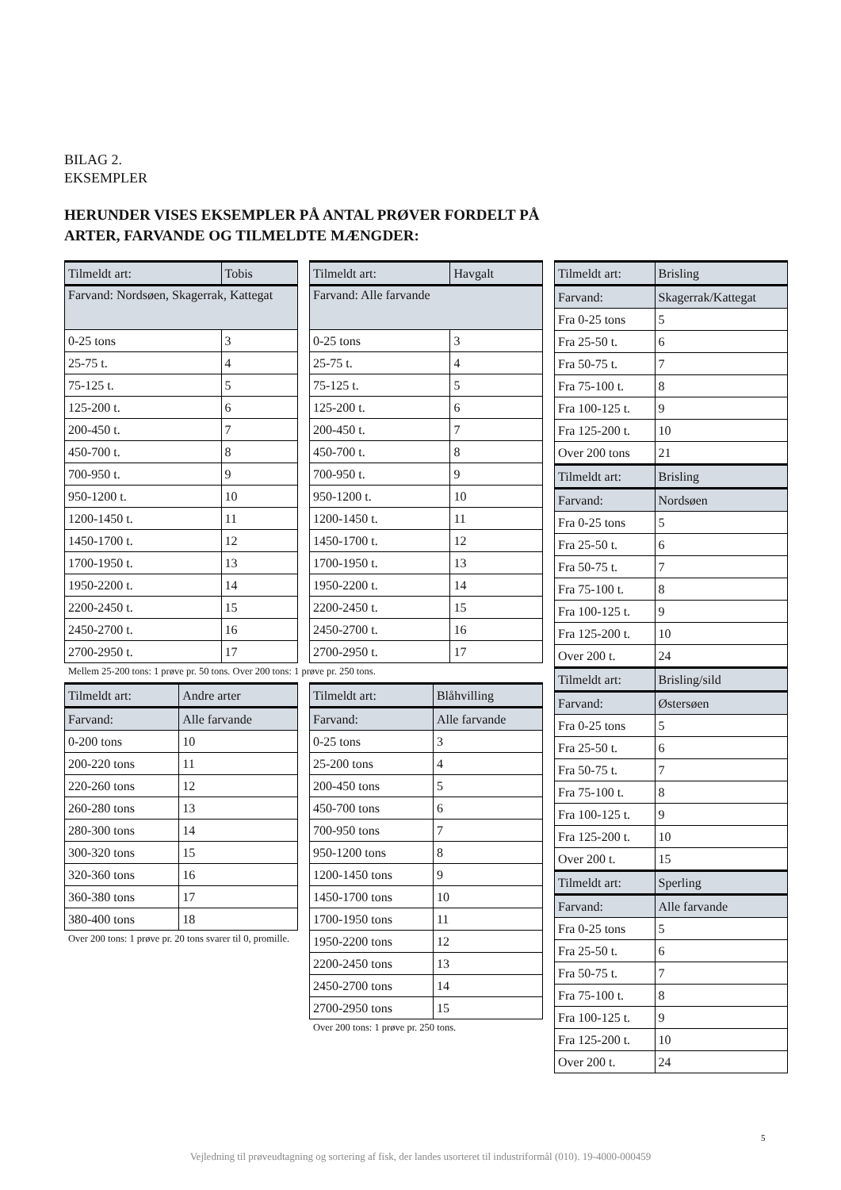BILAG 2.
EKSEMPLER
HERUNDER VISES EKSEMPLER PÅ ANTAL PRØVER FORDELT PÅ
ARTER, FARVANDE OG TILMELDTE MÆNGDER:
| Tilmeldt art: | Tobis |
| --- | --- |
| Farvand: Nordsøen, Skagerrak, Kattegat | |
| 0-25 tons | 3 |
| 25-75 t. | 4 |
| 75-125 t. | 5 |
| 125-200 t. | 6 |
| 200-450 t. | 7 |
| 450-700 t. | 8 |
| 700-950 t. | 9 |
| 950-1200 t. | 10 |
| 1200-1450 t. | 11 |
| 1450-1700 t. | 12 |
| 1700-1950 t. | 13 |
| 1950-2200 t. | 14 |
| 2200-2450 t. | 15 |
| 2450-2700 t. | 16 |
| 2700-2950 t. | 17 |
Mellem 25-200 tons: 1 prøve pr. 50 tons. Over 200 tons: 1 prøve pr. 250 tons.
| Tilmeldt art: | Andre arter |
| --- | --- |
| Farvand: | Alle farvande |
| 0-200 tons | 10 |
| 200-220 tons | 11 |
| 220-260 tons | 12 |
| 260-280 tons | 13 |
| 280-300 tons | 14 |
| 300-320 tons | 15 |
| 320-360 tons | 16 |
| 360-380 tons | 17 |
| 380-400 tons | 18 |
Over 200 tons: 1 prøve pr. 20 tons svarer til 0, promille.
| Tilmeldt art: | Havgalt |
| --- | --- |
| Farvand: Alle farvande | |
| 0-25 tons | 3 |
| 25-75 t. | 4 |
| 75-125 t. | 5 |
| 125-200 t. | 6 |
| 200-450 t. | 7 |
| 450-700 t. | 8 |
| 700-950 t. | 9 |
| 950-1200 t. | 10 |
| 1200-1450 t. | 11 |
| 1450-1700 t. | 12 |
| 1700-1950 t. | 13 |
| 1950-2200 t. | 14 |
| 2200-2450 t. | 15 |
| 2450-2700 t. | 16 |
| 2700-2950 t. | 17 |
| Tilmeldt art: | Blåhvilling |
| --- | --- |
| Farvand: | Alle farvande |
| 0-25 tons | 3 |
| 25-200 tons | 4 |
| 200-450 tons | 5 |
| 450-700 tons | 6 |
| 700-950 tons | 7 |
| 950-1200 tons | 8 |
| 1200-1450 tons | 9 |
| 1450-1700 tons | 10 |
| 1700-1950 tons | 11 |
| 1950-2200 tons | 12 |
| 2200-2450 tons | 13 |
| 2450-2700 tons | 14 |
| 2700-2950 tons | 15 |
Over 200 tons: 1 prøve pr. 250 tons.
| Tilmeldt art: | Brisling |
| --- | --- |
| Farvand: | Skagerrak/Kattegat |
| Fra 0-25 tons | 5 |
| Fra 25-50 t. | 6 |
| Fra 50-75 t. | 7 |
| Fra 75-100 t. | 8 |
| Fra 100-125 t. | 9 |
| Fra 125-200 t. | 10 |
| Over 200 tons | 21 |
| Tilmeldt art: | Brisling |
| Farvand: | Nordsøen |
| Fra 0-25 tons | 5 |
| Fra 25-50 t. | 6 |
| Fra 50-75 t. | 7 |
| Fra 75-100 t. | 8 |
| Fra 100-125 t. | 9 |
| Fra 125-200 t. | 10 |
| Over 200 t. | 24 |
| Tilmeldt art: | Brisling/sild |
| Farvand: | Østersøen |
| Fra 0-25 tons | 5 |
| Fra 25-50 t. | 6 |
| Fra 50-75 t. | 7 |
| Fra 75-100 t. | 8 |
| Fra 100-125 t. | 9 |
| Fra 125-200 t. | 10 |
| Over 200 t. | 15 |
| Tilmeldt art: | Sperling |
| Farvand: | Alle farvande |
| Fra 0-25 tons | 5 |
| Fra 25-50 t. | 6 |
| Fra 50-75 t. | 7 |
| Fra 75-100 t. | 8 |
| Fra 100-125 t. | 9 |
| Fra 125-200 t. | 10 |
| Over 200 t. | 24 |
5
Vejledning til prøveudtagning og sortering af fisk, der landes usorteret til industriformål (010). 19-4000-000459